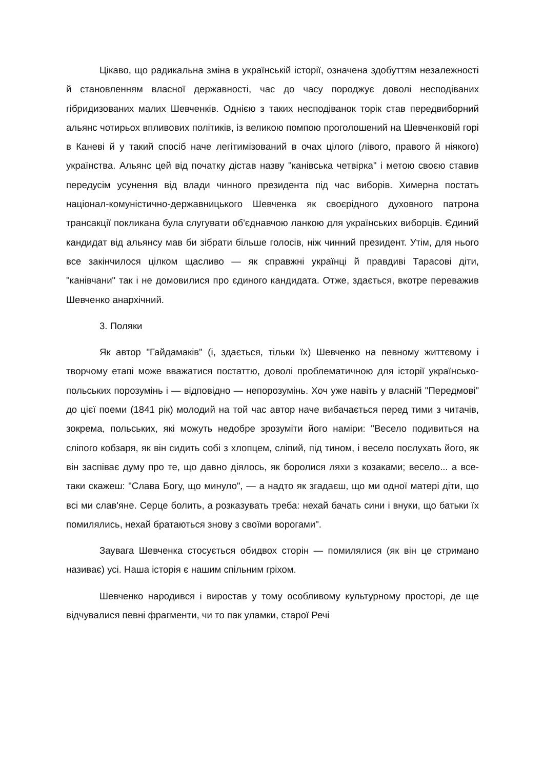Цікаво, що радикальна зміна в українській історії, означена здобуттям незалежності й становленням власної державності, час до часу породжує доволі несподіваних гібридизованих малих Шевченків. Однією з таких несподіванок торік став передвиборний альянс чотирьох впливових політиків, із великою помпою проголошений на Шевченковій горі в Каневі й у такий спосіб наче легітимізований в очах цілого (лівого, правого й ніякого) українства. Альянс цей від початку дістав назву "канівська четвірка" і метою своєю ставив передусім усунення від влади чинного президента під час виборів. Химерна постать націонал-комуністично-державницького Шевченка як своєрідного духовного патрона трансакції покликана була слугувати об'єднавчою ланкою для українських виборців. Єдиний кандидат від альянсу мав би зібрати більше голосів, ніж чинний президент. Утім, для нього все закінчилося цілком щасливо — як справжні українці й правдиві Тарасові діти, "канівчани" так і не домовилися про єдиного кандидата. Отже, здається, вкотре переважив Шевченко анархічний.
3. Поляки
Як автор "Гайдамаків" (і, здається, тільки їх) Шевченко на певному життєвому і творчому етапі може вважатися постаттю, доволі проблематичною для історії українсько-польських порозумінь і — відповідно — непорозумінь. Хоч уже навіть у власній "Передмові" до цієї поеми (1841 рік) молодий на той час автор наче вибачається перед тими з читачів, зокрема, польських, які можуть недобре зрозуміти його наміри: "Весело подивиться на сліпого кобзаря, як він сидить собі з хлопцем, сліпий, під тином, і весело послухать його, як він заспіває думу про те, що давно діялось, як боролися ляхи з козаками; весело... а все-таки скажеш: "Слава Богу, що минуло", — а надто як згадаєш, що ми одної матері діти, що всі ми слав'яне. Серце болить, а розказувать треба: нехай бачать сини і внуки, що батьки їх помилялись, нехай братаються знову з своїми ворогами".
Заувага Шевченка стосується обидвох сторін — помилялися (як він це стримано називає) усі. Наша історія є нашим спільним гріхом.
Шевченко народився і виростав у тому особливому культурному просторі, де ще відчувалися певні фрагменти, чи то пак уламки, старої Речі